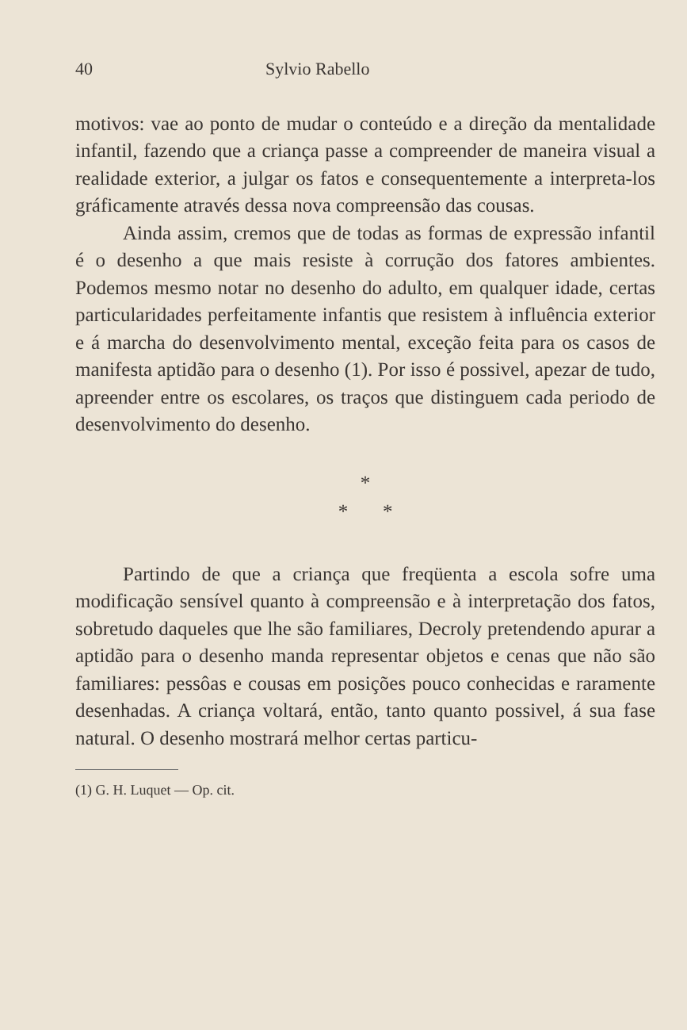40 Sylvio Rabello
motivos: vae ao ponto de mudar o conteúdo e a direção da mentalidade infantil, fazendo que a criança passe a compreender de maneira visual a realidade exterior, a julgar os fatos e consequentemente a interpreta-los gráficamente através dessa nova compreensão das cousas.
Ainda assim, cremos que de todas as formas de expressão infantil é o desenho a que mais resiste à corrução dos fatores ambientes. Podemos mesmo notar no desenho do adulto, em qualquer idade, certas particularidades perfeitamente infantis que resistem à influência exterior e á marcha do desenvolvimento mental, exceção feita para os casos de manifesta aptidão para o desenho (1). Por isso é possivel, apezar de tudo, apreender entre os escolares, os traços que distinguem cada periodo de desenvolvimento do desenho.
*
* *
Partindo de que a criança que freqüenta a escola sofre uma modificação sensível quanto à compreensão e à interpretação dos fatos, sobretudo daqueles que lhe são familiares, Decroly pretendendo apurar a aptidão para o desenho manda representar objetos e cenas que não são familiares: pessôas e cousas em posições pouco conhecidas e raramente desenhadas. A criança voltará, então, tanto quanto possivel, á sua fase natural. O desenho mostrará melhor certas particu-
(1) G. H. Luquet — Op. cit.